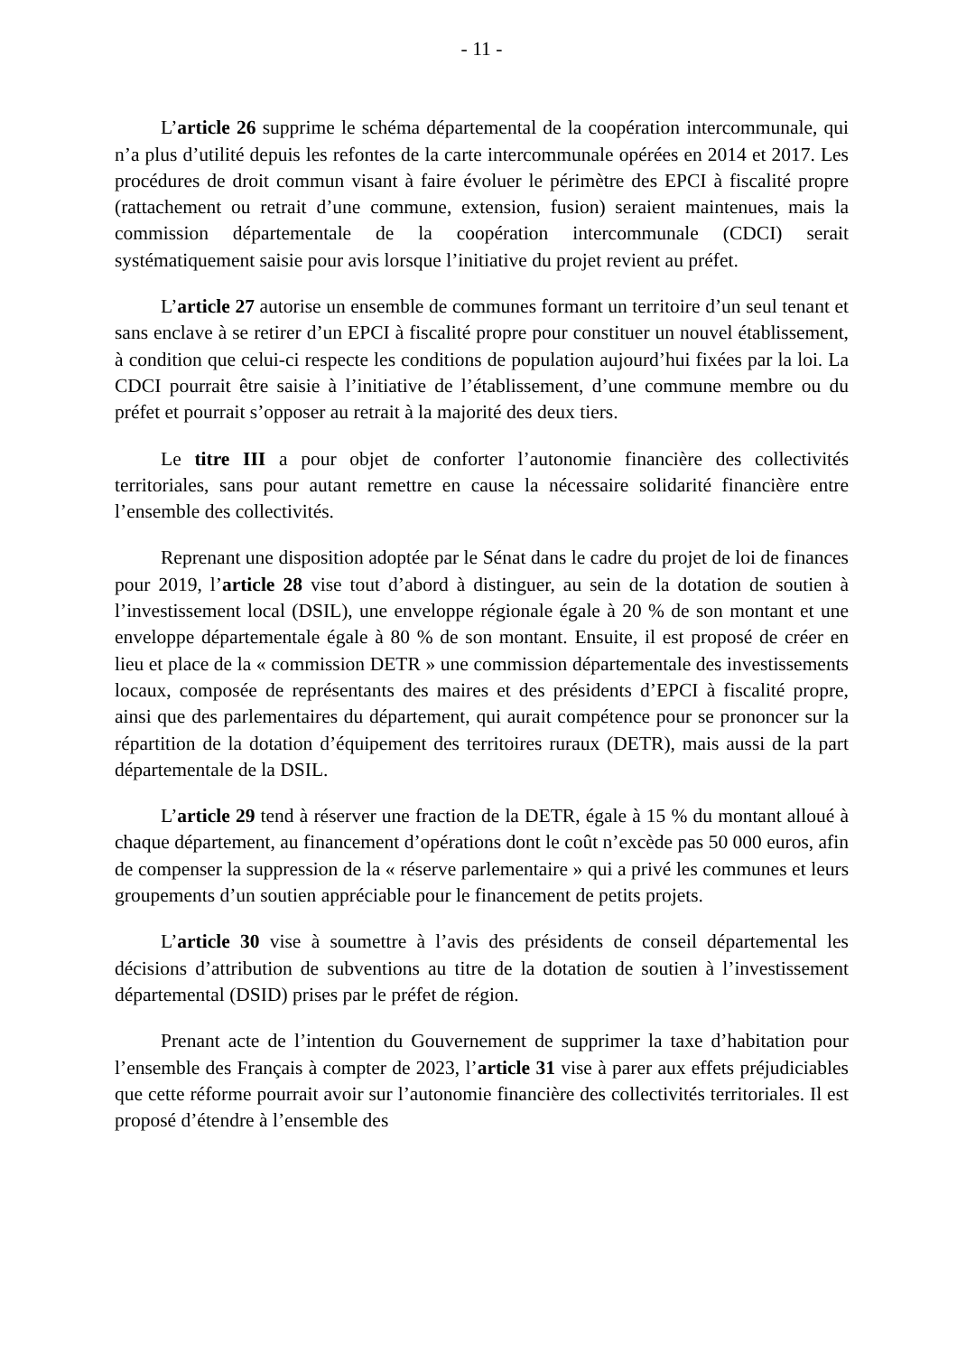- 11 -
L’article 26 supprime le schéma départemental de la coopération intercommunale, qui n’a plus d’utilité depuis les refontes de la carte intercommunale opérées en 2014 et 2017. Les procédures de droit commun visant à faire évoluer le périmètre des EPCI à fiscalité propre (rattachement ou retrait d’une commune, extension, fusion) seraient maintenues, mais la commission départementale de la coopération intercommunale (CDCI) serait systématiquement saisie pour avis lorsque l’initiative du projet revient au préfet.
L’article 27 autorise un ensemble de communes formant un territoire d’un seul tenant et sans enclave à se retirer d’un EPCI à fiscalité propre pour constituer un nouvel établissement, à condition que celui-ci respecte les conditions de population aujourd’hui fixées par la loi. La CDCI pourrait être saisie à l’initiative de l’établissement, d’une commune membre ou du préfet et pourrait s’opposer au retrait à la majorité des deux tiers.
Le titre III a pour objet de conforter l’autonomie financière des collectivités territoriales, sans pour autant remettre en cause la nécessaire solidarité financière entre l’ensemble des collectivités.
Reprenant une disposition adoptée par le Sénat dans le cadre du projet de loi de finances pour 2019, l’article 28 vise tout d’abord à distinguer, au sein de la dotation de soutien à l’investissement local (DSIL), une enveloppe régionale égale à 20 % de son montant et une enveloppe départementale égale à 80 % de son montant. Ensuite, il est proposé de créer en lieu et place de la « commission DETR » une commission départementale des investissements locaux, composée de représentants des maires et des présidents d’EPCI à fiscalité propre, ainsi que des parlementaires du département, qui aurait compétence pour se prononcer sur la répartition de la dotation d’équipement des territoires ruraux (DETR), mais aussi de la part départementale de la DSIL.
L’article 29 tend à réserver une fraction de la DETR, égale à 15 % du montant alloué à chaque département, au financement d’opérations dont le coût n’excède pas 50 000 euros, afin de compenser la suppression de la « réserve parlementaire » qui a privé les communes et leurs groupements d’un soutien appréciable pour le financement de petits projets.
L’article 30 vise à soumettre à l’avis des présidents de conseil départemental les décisions d’attribution de subventions au titre de la dotation de soutien à l’investissement départemental (DSID) prises par le préfet de région.
Prenant acte de l’intention du Gouvernement de supprimer la taxe d’habitation pour l’ensemble des Français à compter de 2023, l’article 31 vise à parer aux effets préjudiciables que cette réforme pourrait avoir sur l’autonomie financière des collectivités territoriales. Il est proposé d’étendre à l’ensemble des